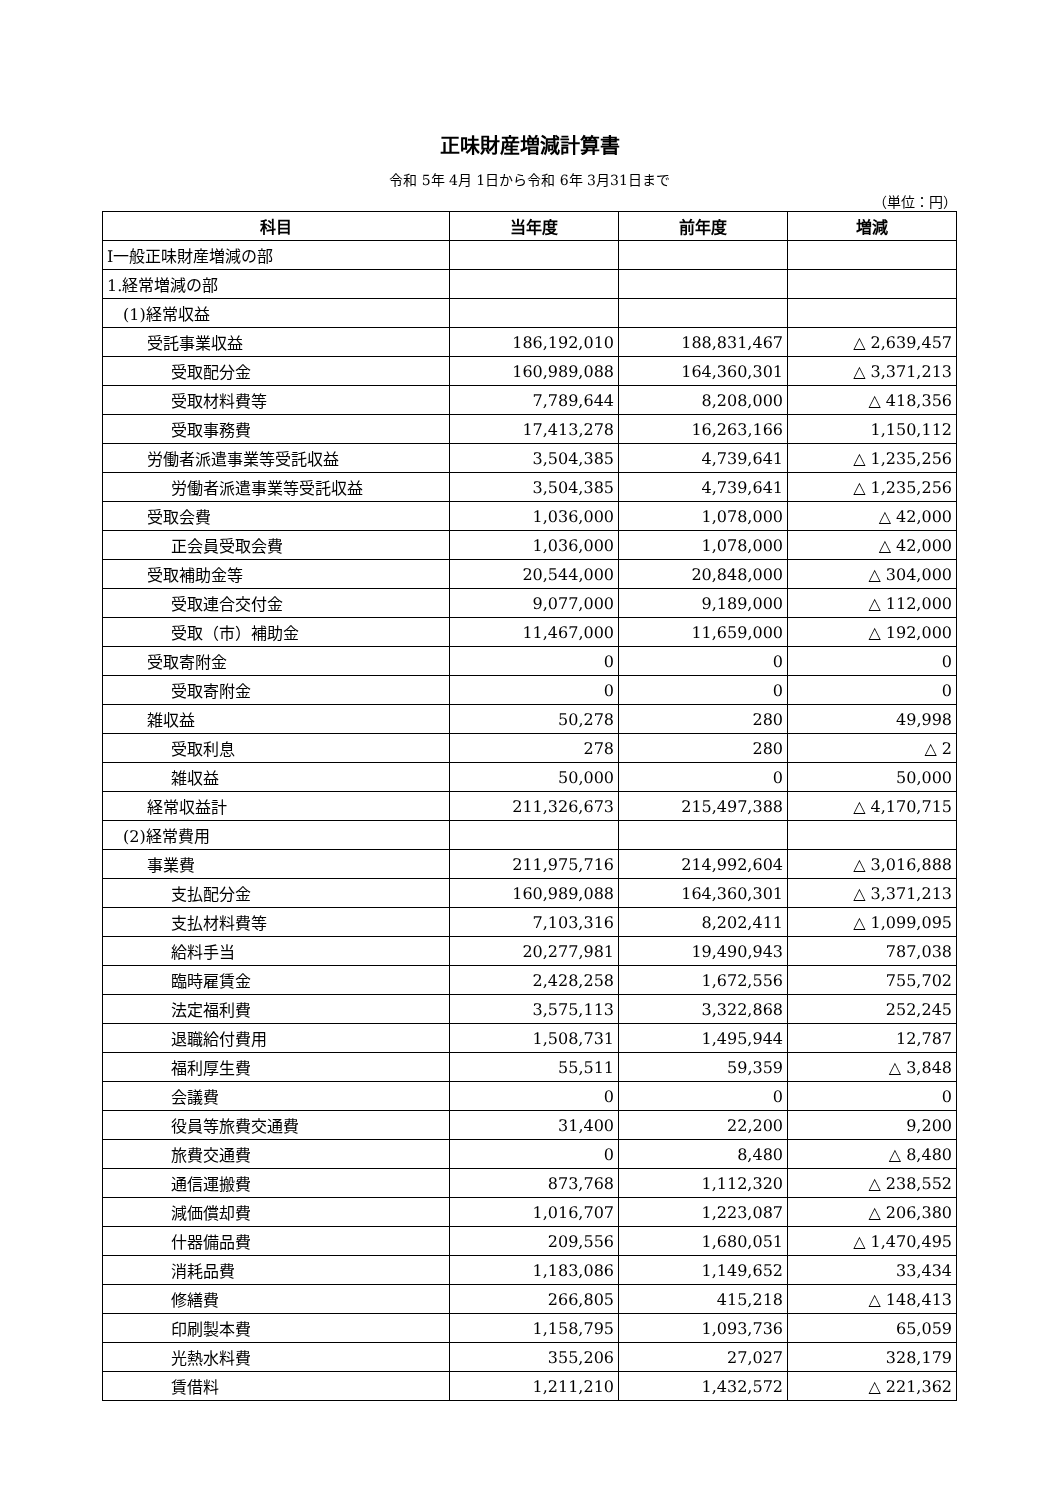正味財産増減計算書
令和 5年 4月 1日から令和 6年 3月31日まで
（単位：円）
| 科目 | 当年度 | 前年度 | 増減 |
| --- | --- | --- | --- |
| Ⅰ一般正味財産増減の部 | | | |
| 1.経常増減の部 | | | |
| (1)経常収益 | | | |
| 受託事業収益 | 186,192,010 | 188,831,467 | △ 2,639,457 |
| 受取配分金 | 160,989,088 | 164,360,301 | △ 3,371,213 |
| 受取材料費等 | 7,789,644 | 8,208,000 | △ 418,356 |
| 受取事務費 | 17,413,278 | 16,263,166 | 1,150,112 |
| 労働者派遣事業等受託収益 | 3,504,385 | 4,739,641 | △ 1,235,256 |
| 労働者派遣事業等受託収益 | 3,504,385 | 4,739,641 | △ 1,235,256 |
| 受取会費 | 1,036,000 | 1,078,000 | △ 42,000 |
| 正会員受取会費 | 1,036,000 | 1,078,000 | △ 42,000 |
| 受取補助金等 | 20,544,000 | 20,848,000 | △ 304,000 |
| 受取連合交付金 | 9,077,000 | 9,189,000 | △ 112,000 |
| 受取（市）補助金 | 11,467,000 | 11,659,000 | △ 192,000 |
| 受取寄附金 | 0 | 0 | 0 |
| 受取寄附金 | 0 | 0 | 0 |
| 雑収益 | 50,278 | 280 | 49,998 |
| 受取利息 | 278 | 280 | △ 2 |
| 雑収益 | 50,000 | 0 | 50,000 |
| 経常収益計 | 211,326,673 | 215,497,388 | △ 4,170,715 |
| (2)経常費用 | | | |
| 事業費 | 211,975,716 | 214,992,604 | △ 3,016,888 |
| 支払配分金 | 160,989,088 | 164,360,301 | △ 3,371,213 |
| 支払材料費等 | 7,103,316 | 8,202,411 | △ 1,099,095 |
| 給料手当 | 20,277,981 | 19,490,943 | 787,038 |
| 臨時雇賃金 | 2,428,258 | 1,672,556 | 755,702 |
| 法定福利費 | 3,575,113 | 3,322,868 | 252,245 |
| 退職給付費用 | 1,508,731 | 1,495,944 | 12,787 |
| 福利厚生費 | 55,511 | 59,359 | △ 3,848 |
| 会議費 | 0 | 0 | 0 |
| 役員等旅費交通費 | 31,400 | 22,200 | 9,200 |
| 旅費交通費 | 0 | 8,480 | △ 8,480 |
| 通信運搬費 | 873,768 | 1,112,320 | △ 238,552 |
| 減価償却費 | 1,016,707 | 1,223,087 | △ 206,380 |
| 什器備品費 | 209,556 | 1,680,051 | △ 1,470,495 |
| 消耗品費 | 1,183,086 | 1,149,652 | 33,434 |
| 修繕費 | 266,805 | 415,218 | △ 148,413 |
| 印刷製本費 | 1,158,795 | 1,093,736 | 65,059 |
| 光熱水料費 | 355,206 | 27,027 | 328,179 |
| 賃借料 | 1,211,210 | 1,432,572 | △ 221,362 |